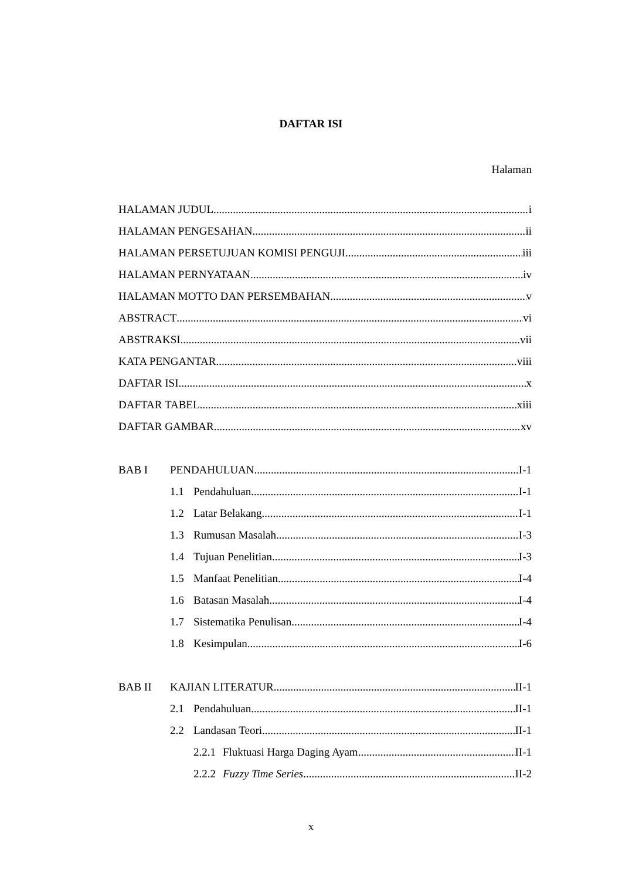DAFTAR ISI
Halaman
HALAMAN JUDUL i
HALAMAN PENGESAHAN ii
HALAMAN PERSETUJUAN KOMISI PENGUJI iii
HALAMAN PERNYATAAN iv
HALAMAN MOTTO DAN PERSEMBAHAN v
ABSTRACT vi
ABSTRAKSI vii
KATA PENGANTAR viii
DAFTAR ISI x
DAFTAR TABEL xiii
DAFTAR GAMBAR xv
BAB I PENDAHULUAN I-1
1.1 Pendahuluan I-1
1.2 Latar Belakang I-1
1.3 Rumusan Masalah I-3
1.4 Tujuan Penelitian I-3
1.5 Manfaat Penelitian I-4
1.6 Batasan Masalah I-4
1.7 Sistematika Penulisan I-4
1.8 Kesimpulan I-6
BAB II KAJIAN LITERATUR II-1
2.1 Pendahuluan II-1
2.2 Landasan Teori II-1
2.2.1 Fluktuasi Harga Daging Ayam II-1
2.2.2 Fuzzy Time Series II-2
x